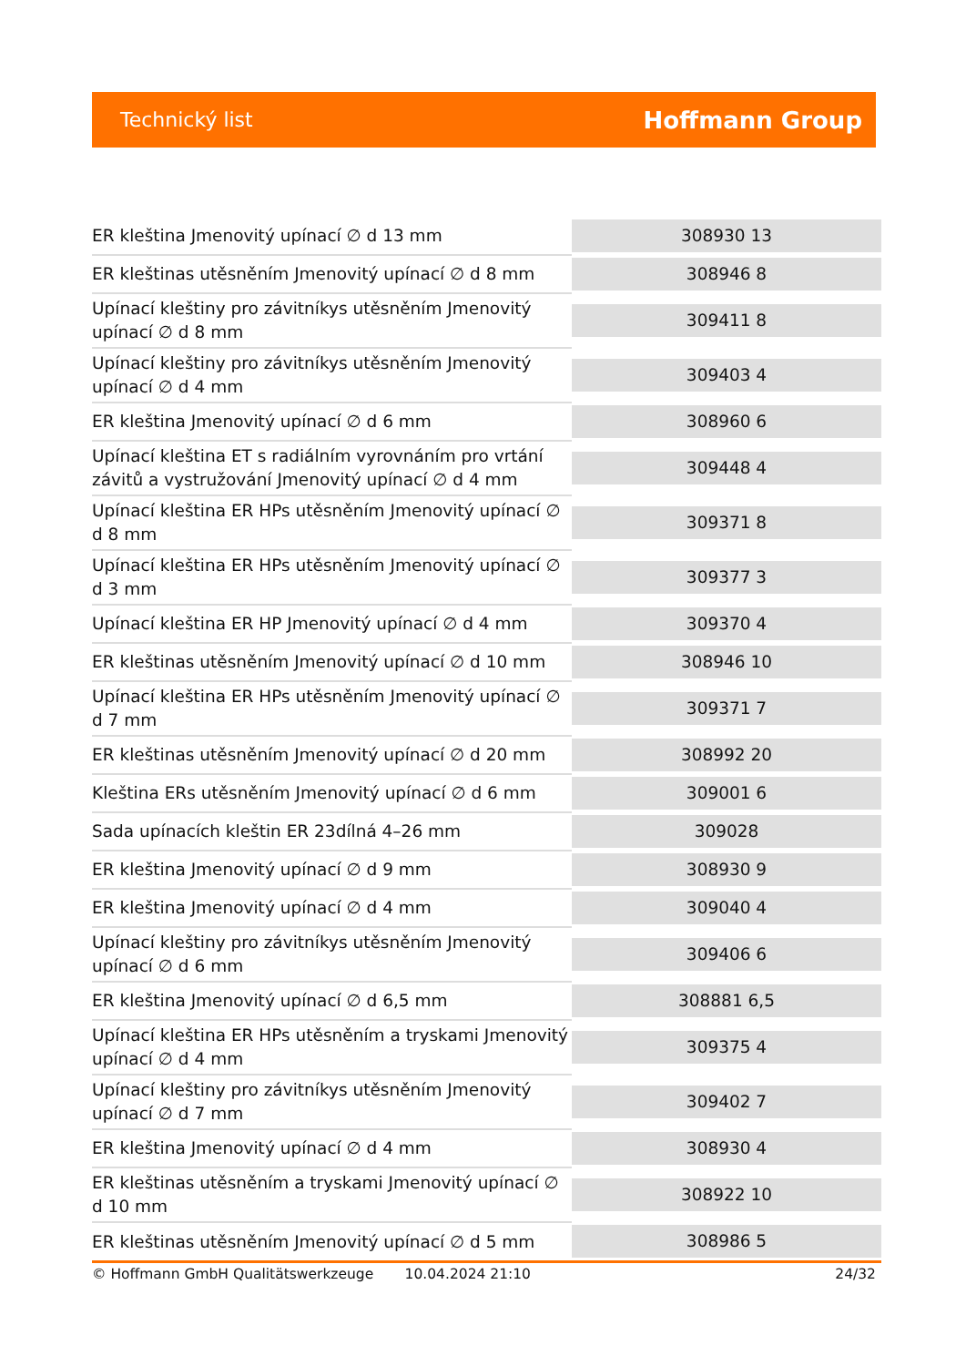Technický list Hoffmann Group
| ER kleština Jmenovitý upínací ∅ d 13 mm | 308930 13 |
| ER kleštinas utěsněním Jmenovitý upínací ∅ d 8 mm | 308946 8 |
| Upínací kleštiny pro závitníkys utěsněním Jmenovitý upínací ∅ d 8 mm | 309411 8 |
| Upínací kleštiny pro závitníkys utěsněním Jmenovitý upínací ∅ d 4 mm | 309403 4 |
| ER kleština Jmenovitý upínací ∅ d 6 mm | 308960 6 |
| Upínací kleština ET s radiálním vyrovnáním pro vrtání závitů a vystružování Jmenovitý upínací ∅ d 4 mm | 309448 4 |
| Upínací kleština ER HPs utěsněním Jmenovitý upínací ∅ d 8 mm | 309371 8 |
| Upínací kleština ER HPs utěsněním Jmenovitý upínací ∅ d 3 mm | 309377 3 |
| Upínací kleština ER HP Jmenovitý upínací ∅ d 4 mm | 309370 4 |
| ER kleštinas utěsněním Jmenovitý upínací ∅ d 10 mm | 308946 10 |
| Upínací kleština ER HPs utěsněním Jmenovitý upínací ∅ d 7 mm | 309371 7 |
| ER kleštinas utěsněním Jmenovitý upínací ∅ d 20 mm | 308992 20 |
| Kleština ERs utěsněním Jmenovitý upínací ∅ d 6 mm | 309001 6 |
| Sada upínacích kleštin ER 23dílná 4–26 mm | 309028 |
| ER kleština Jmenovitý upínací ∅ d 9 mm | 308930 9 |
| ER kleština Jmenovitý upínací ∅ d 4 mm | 309040 4 |
| Upínací kleštiny pro závitníkys utěsněním Jmenovitý upínací ∅ d 6 mm | 309406 6 |
| ER kleština Jmenovitý upínací ∅ d 6,5 mm | 308881 6,5 |
| Upínací kleština ER HPs utěsněním a tryskami Jmenovitý upínací ∅ d 4 mm | 309375 4 |
| Upínací kleštiny pro závitníkys utěsněním Jmenovitý upínací ∅ d 7 mm | 309402 7 |
| ER kleština Jmenovitý upínací ∅ d 4 mm | 308930 4 |
| ER kleštinas utěsněním a tryskami Jmenovitý upínací ∅ d 10 mm | 308922 10 |
| ER kleštinas utěsněním Jmenovitý upínací ∅ d 5 mm | 308986 5 |
© Hoffmann GmbH Qualitätswerkzeuge 10.04.2024 21:10 24/32